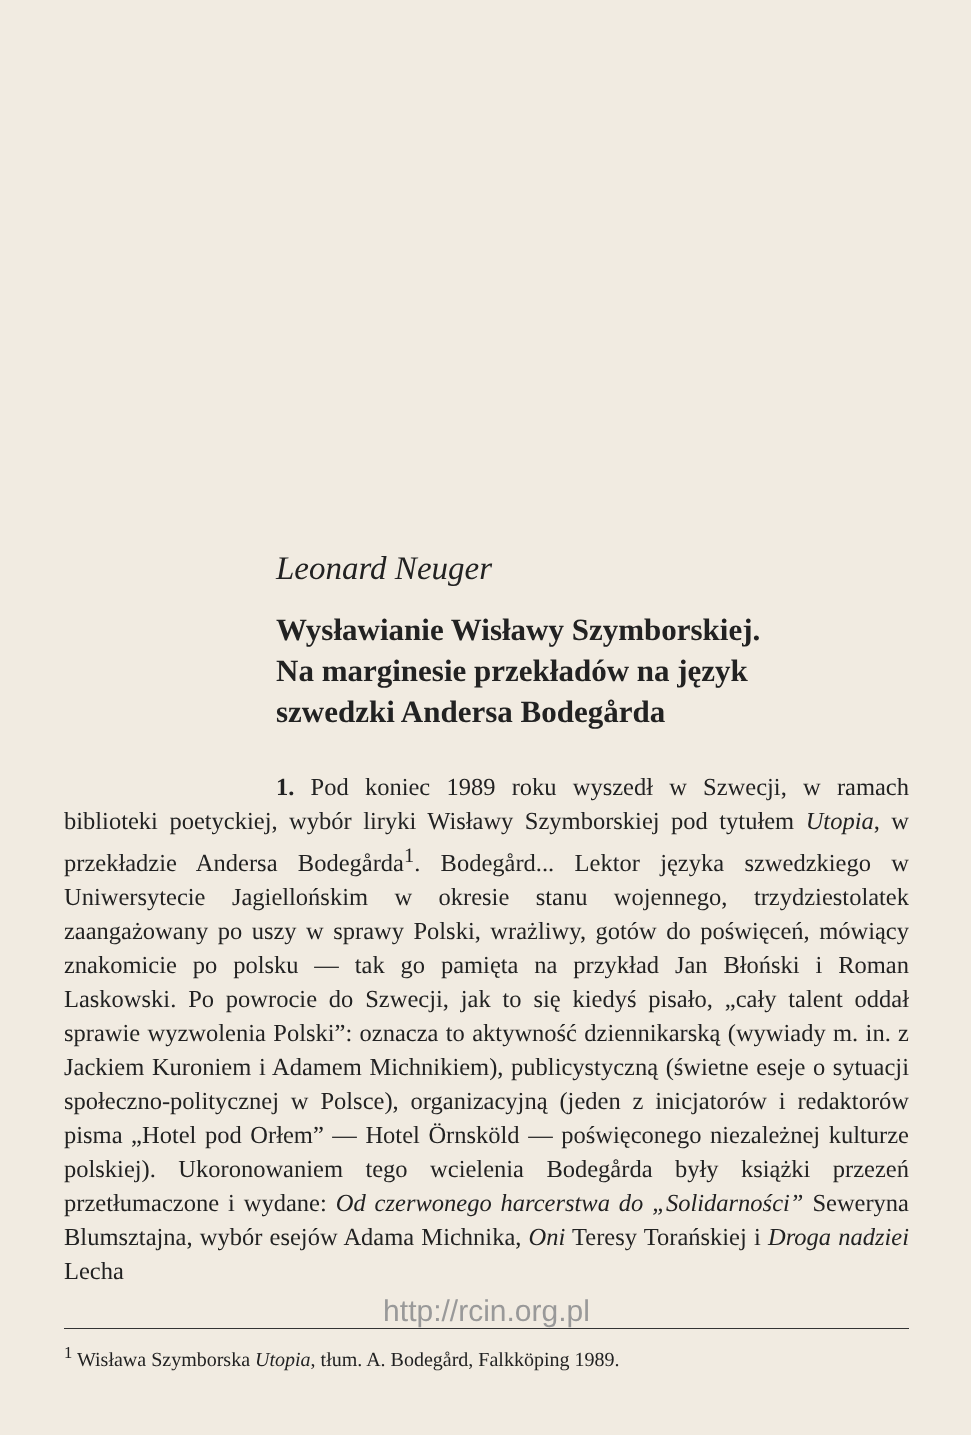Leonard Neuger
Wysławianie Wisławy Szymborskiej.
Na marginesie przekładów na język
szwedzki Andersa Bodegårda
1. Pod koniec 1989 roku wyszedł w Szwecji, w ramach biblioteki poetyckiej, wybór liryki Wisławy Szymborskiej pod tytułem Utopia, w przekładzie Andersa Bodegårda<sup>1</sup>. Bodegård... Lektor języka szwedzkiego w Uniwersytecie Jagiellońskim w okresie stanu wojennego, trzydziestolatek zaangażowany po uszy w sprawy Polski, wrażliwy, gotów do poświęceń, mówiący znakomicie po polsku — tak go pamięta na przykład Jan Błoński i Roman Laskowski. Po powrocie do Szwecji, jak to się kiedyś pisało, „cały talent oddał sprawie wyzwolenia Polski”: oznacza to aktywność dziennikarską (wywiady m. in. z Jackiem Kuroniem i Adamem Michnikiem), publicystyczną (świetne eseje o sytuacji społeczno-politycznej w Polsce), organizacyjną (jeden z inicjatorów i redaktorów pisma „Hotel pod Orłem” — Hotel Örnsköld — poświęconego niezależnej kulturze polskiej). Ukoronowaniem tego wcielenia Bodegårda były książki przezeń przetłumaczone i wydane: Od czerwonego harcerstwa do „Solidarności” Seweryna Blumsztajna, wybór esejów Adama Michnika, Oni Teresy Torańskiej i Droga nadziei Lecha
http://rcin.org.pl
<sup>1</sup> Wisława Szymborska Utopia, tłum. A. Bodegård, Falkköping 1989.